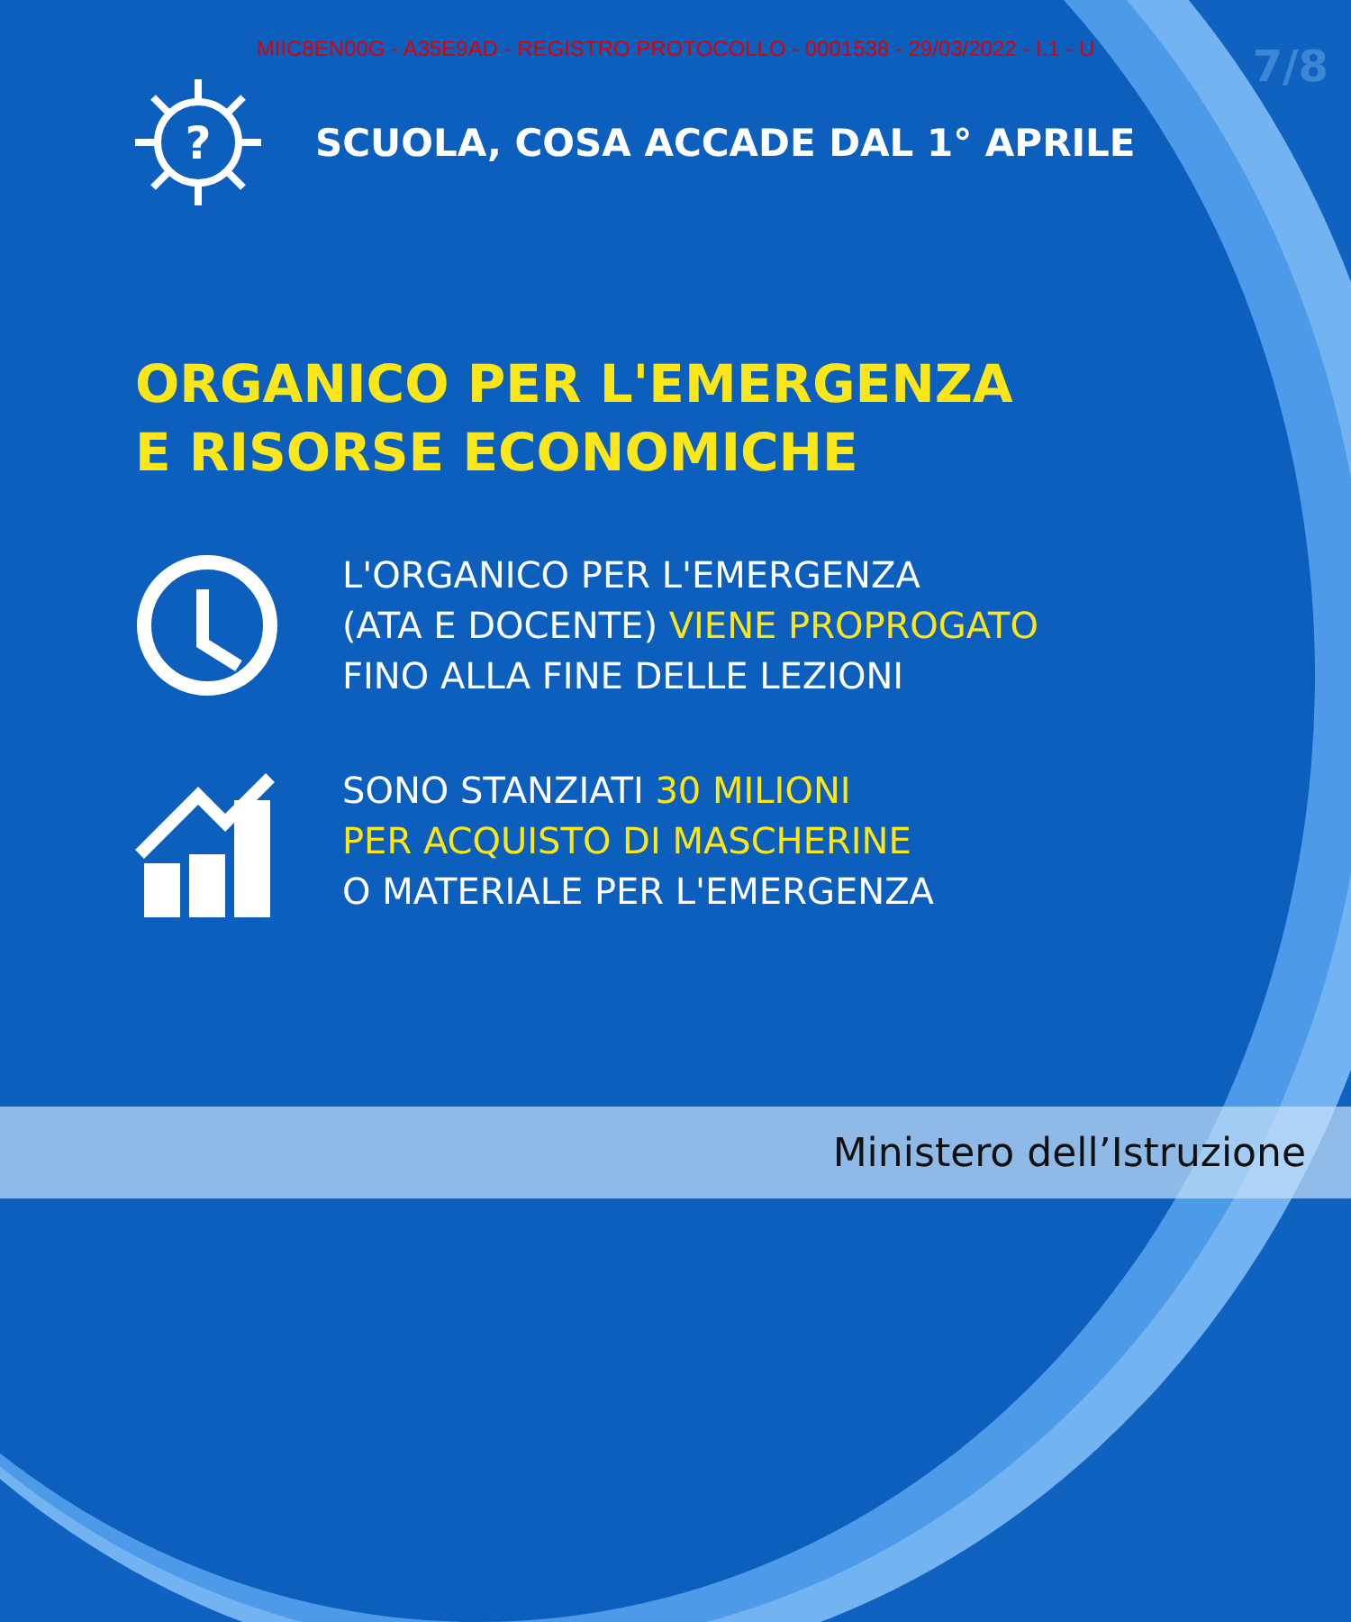MIIC8EN00G - A35E9AD - REGISTRO PROTOCOLLO - 0001538 - 29/03/2022 - I.1 - U
7/8
?
SCUOLA, COSA ACCADE DAL 1° APRILE
ORGANICO PER L'EMERGENZA
E RISORSE ECONOMICHE
L'ORGANICO PER L'EMERGENZA
(ATA E DOCENTE) VIENE PROPROGATO
FINO ALLA FINE DELLE LEZIONI
SONO STANZIATI 30 MILIONI
PER ACQUISTO DI MASCHERINE
O MATERIALE PER L'EMERGENZA
Ministero dell’Istruzione